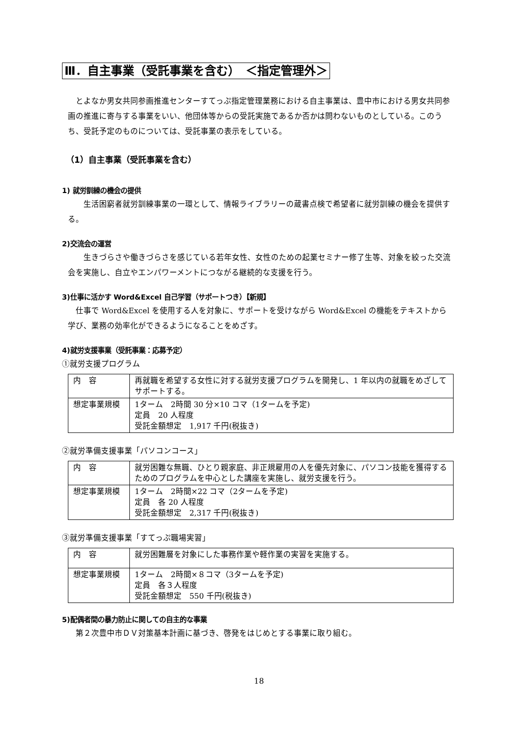Ⅲ．自主事業（受託事業を含む）　＜指定管理外＞
　とよなか男女共同参画推進センターすてっぷ指定管理業務における自主事業は、豊中市における男女共同参画の推進に寄与する事業をいい、他団体等からの受託実施であるか否かは問わないものとしている。このうち、受託予定のものについては、受託事業の表示をしている。
（1）自主事業（受託事業を含む）
1) 就労訓練の機会の提供
　　生活困窮者就労訓練事業の一環として、情報ライブラリーの蔵書点検で希望者に就労訓練の機会を提供する。
2)交流会の運営
　　生きづらさや働きづらさを感じている若年女性、女性のための起業セミナー修了生等、対象を絞った交流会を実施し、自立やエンパワーメントにつながる継続的な支援を行う。
3)仕事に活かす Word&Excel 自己学習（サポートつき）【新規】
　仕事で Word&Excel を使用する人を対象に、サポートを受けながら Word&Excel の機能をテキストから学び、業務の効率化ができるようになることをめざす。
4)就労支援事業（受託事業：応募予定）
①就労支援プログラム
| 内 容 | 再就職を希望する女性に対する就労支援プログラムを開発し、1 年以内の就職をめざしてサポートする。 |
| 想定事業規模 | 1ターム 2時間 30 分×10 コマ（1タームを予定) 定員 20 人程度 受託金額想定 1,917 千円(税抜き) |
②就労準備支援事業「パソコンコース」
| 内 容 | 就労困難な無職、ひとり親家庭、非正規雇用の人を優先対象に、パソコン技能を獲得するためのプログラムを中心とした講座を実施し、就労支援を行う。 |
| 想定事業規模 | 1ターム 2時間×22 コマ（2タームを予定) 定員 各 20 人程度 受託金額想定 2,317 千円(税抜き) |
③就労準備支援事業「すてっぷ職場実習」
| 内 容 | 就労困難層を対象にした事務作業や軽作業の実習を実施する。 |
| 想定事業規模 | 1ターム 2時間×８コマ（3タームを予定) 定員 各３人程度 受託金額想定 550 千円(税抜き) |
5)配偶者間の暴力防止に関しての自主的な事業
　第２次豊中市ＤＶ対策基本計画に基づき、啓発をはじめとする事業に取り組む。
18